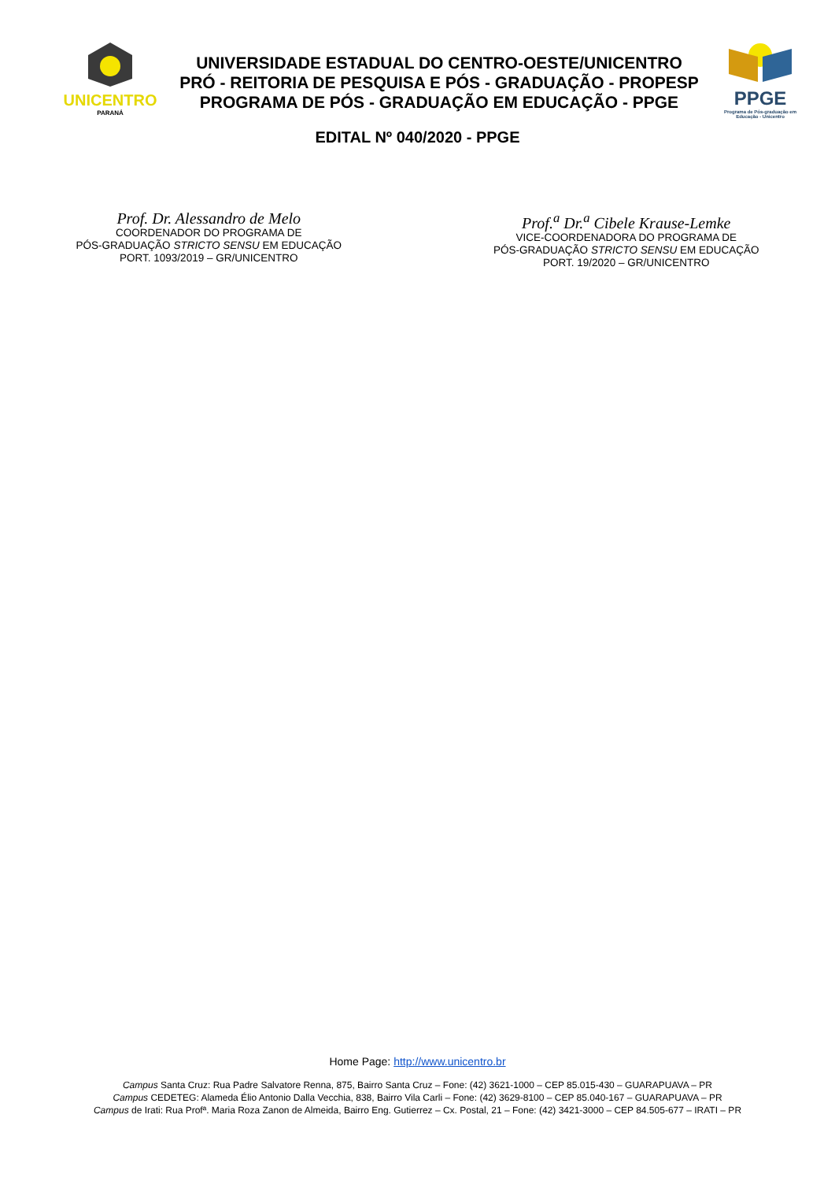UNICENTRO
PARANÁ
UNIVERSIDADE ESTADUAL DO CENTRO-OESTE/UNICENTRO
PRÓ - REITORIA DE PESQUISA E PÓS - GRADUAÇÃO - PROPESP
PROGRAMA DE PÓS - GRADUAÇÃO EM EDUCAÇÃO - PPGE
PPGE
Programa de Pós-graduação em Educação - Unicentro
EDITAL Nº 040/2020 - PPGE
Prof. Dr. Alessandro de Melo
COORDENADOR DO PROGRAMA DE
PÓS-GRADUAÇÃO STRICTO SENSU EM EDUCAÇÃO
PORT. 1093/2019 – GR/UNICENTRO
Prof.<sup>a</sup> Dr.<sup>a</sup> Cibele Krause-Lemke
VICE-COORDENADORA DO PROGRAMA DE
PÓS-GRADUAÇÃO STRICTO SENSU EM EDUCAÇÃO
PORT. 19/2020 – GR/UNICENTRO
Home Page: http://www.unicentro.br
Campus Santa Cruz: Rua Padre Salvatore Renna, 875, Bairro Santa Cruz – Fone: (42) 3621-1000 – CEP 85.015-430 – GUARAPUAVA – PR
Campus CEDETEG: Alameda Élio Antonio Dalla Vecchia, 838, Bairro Vila Carli – Fone: (42) 3629-8100 – CEP 85.040-167 – GUARAPUAVA – PR
Campus de Irati: Rua Profª. Maria Roza Zanon de Almeida, Bairro Eng. Gutierrez – Cx. Postal, 21 – Fone: (42) 3421-3000 – CEP 84.505-677 – IRATI – PR